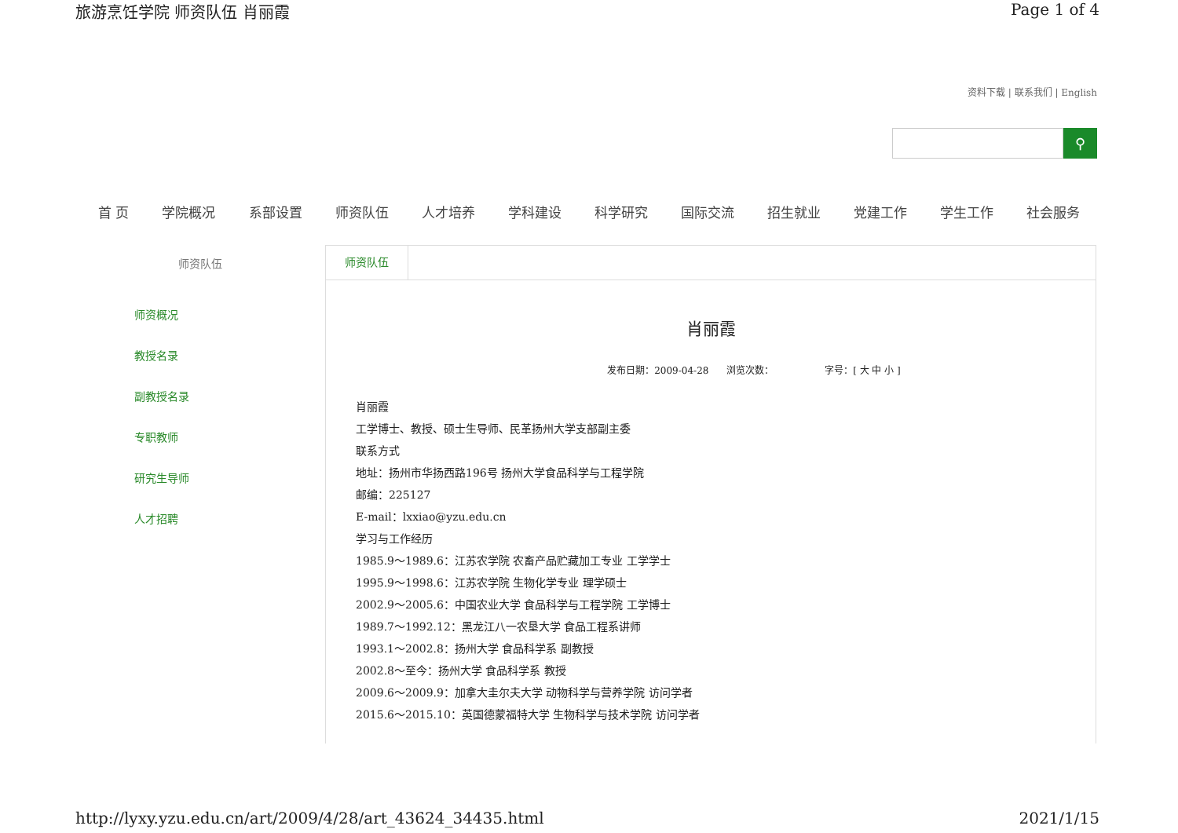旅游烹饪学院 师资队伍 肖丽霞 Page 1 of 4
资料下载 | 联系我们 | English
⚲
首 页 学院概况 系部设置 师资队伍 人才培养 学科建设 科学研究 国际交流 招生就业 党建工作 学生工作 社会服务
师资队伍
师资概况
教授名录
副教授名录
专职教师
研究生导师
人才招聘
师资队伍
肖丽霞
发布日期：2009-04-28 浏览次数： 字号：[ 大 中 小 ]
肖丽霞
工学博士、教授、硕士生导师、民革扬州大学支部副主委
联系方式
地址：扬州市华扬西路196号 扬州大学食品科学与工程学院
邮编：225127
E-mail：lxxiao@yzu.edu.cn
学习与工作经历
1985.9～1989.6：江苏农学院 农畜产品贮藏加工专业 工学学士
1995.9～1998.6：江苏农学院 生物化学专业 理学硕士
2002.9～2005.6：中国农业大学 食品科学与工程学院 工学博士
1989.7～1992.12：黑龙江八一农垦大学 食品工程系讲师
1993.1～2002.8：扬州大学 食品科学系 副教授
2002.8～至今：扬州大学 食品科学系 教授
2009.6～2009.9：加拿大圭尔夫大学 动物科学与营养学院 访问学者
2015.6～2015.10：英国德蒙福特大学 生物科学与技术学院 访问学者
http://lyxy.yzu.edu.cn/art/2009/4/28/art_43624_34435.html 2021/1/15